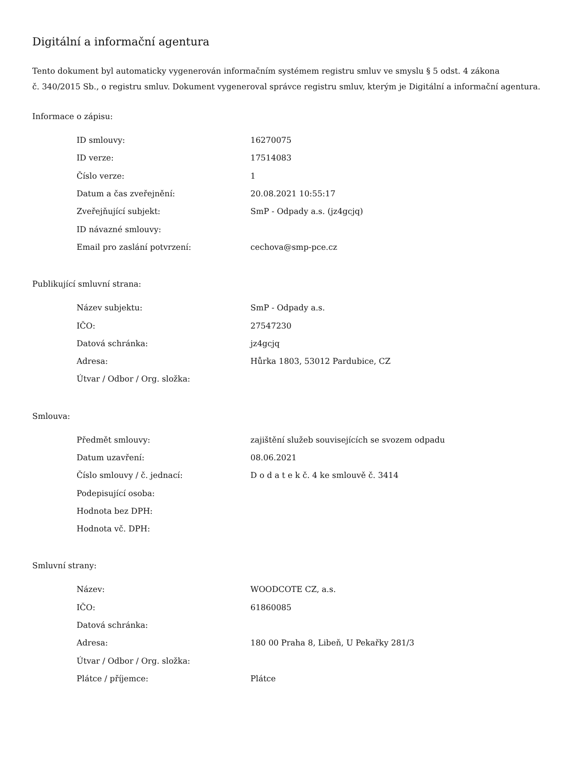Digitální a informační agentura
Tento dokument byl automaticky vygenerován informačním systémem registru smluv ve smyslu § 5 odst. 4 zákona
č. 340/2015 Sb., o registru smluv. Dokument vygeneroval správce registru smluv, kterým je Digitální a informační agentura.
Informace o zápisu:
| ID smlouvy: | 16270075 |
| ID verze: | 17514083 |
| Číslo verze: | 1 |
| Datum a čas zveřejnění: | 20.08.2021 10:55:17 |
| Zveřejňující subjekt: | SmP - Odpady a.s. (jz4gcjq) |
| ID návazné smlouvy: | |
| Email pro zaslání potvrzení: | cechova@smp-pce.cz |
Publikující smluvní strana:
| Název subjektu: | SmP - Odpady a.s. |
| IČO: | 27547230 |
| Datová schránka: | jz4gcjq |
| Adresa: | Hůrka 1803, 53012 Pardubice, CZ |
| Útvar / Odbor / Org. složka: | |
Smlouva:
| Předmět smlouvy: | zajištění služeb souvisejících se svozem odpadu |
| Datum uzavření: | 08.06.2021 |
| Číslo smlouvy / č. jednací: | D o d a t e k č. 4 ke smlouvě č. 3414 |
| Podepisující osoba: | |
| Hodnota bez DPH: | |
| Hodnota vč. DPH: | |
Smluvní strany:
| Název: | WOODCOTE CZ, a.s. |
| IČO: | 61860085 |
| Datová schránka: | |
| Adresa: | 180 00 Praha 8, Libeň, U Pekařky 281/3 |
| Útvar / Odbor / Org. složka: | |
| Plátce / příjemce: | Plátce |